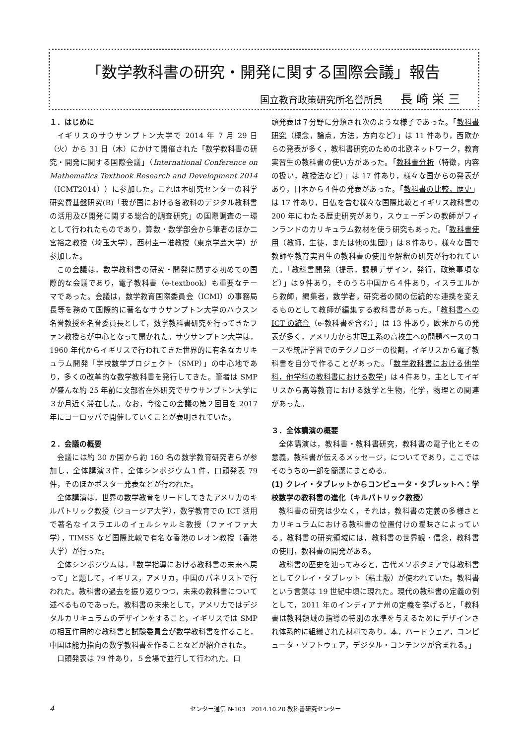「数学教科書の研究・開発に関する国際会議」報告
国立教育政策研究所名誉所員 長崎栄三
１．はじめに
イギリスのサウサンプトン大学で 2014 年 7 月 29 日（火）から 31 日（木）にかけて開催された「数学教科書の研究・開発に関する国際会議」（International Conference on Mathematics Textbook Research and Development 2014（ICMT2014））に参加した。これは本研究センターの科学研究費基盤研究(B)「我が国における各教科のデジタル教科書の活用及び開発に関する総合的調査研究」の国際調査の一環として行われたものであり，算数・数学部会から筆者のほか二宮裕之教授（埼玉大学），西村圭一准教授（東京学芸大学）が参加した。
この会議は，数学教科書の研究・開発に関する初めての国際的な会議であり，電子教科書（e-textbook）も重要なテーマであった。会議は，数学教育国際委員会（ICMI）の事務局長等を務めて国際的に著名なサウサンプトン大学のハウスン名誉教授を名誉委員長として，数学教科書研究を行ってきたファン教授らが中心となって開かれた。サウサンプトン大学は，1960 年代からイギリスで行われてきた世界的に有名なカリキュラム開発「学校数学プロジェクト（SMP）」の中心地であり，多くの改革的な数学教科書を発行してきた。筆者は SMP が盛んな約 25 年前に文部省在外研究でサウサンプトン大学に３か月近く滞在した。なお，今後この会議の第２回目を 2017 年にヨーロッパで開催していくことが表明されていた。
２．会議の概要
会議には約 30 か国から約 160 名の数学教育研究者らが参加し，全体講演３件，全体シンポジウム１件，口頭発表 79 件，そのほかポスター発表などが行われた。
全体講演は，世界の数学教育をリードしてきたアメリカのキルパトリック教授（ジョージア大学），数学教育での ICT 活用で著名なイスラエルのイェルシャルミ教授（ファイファ大学），TIMSS など国際比較で有名な香港のレオン教授（香港大学）が行った。
全体シンポジウムは，「数学指導における教科書の未来へ戻って」と題して，イギリス，アメリカ，中国のパネリストで行われた。教科書の過去を振り返りつつ，未来の教科書について述べるものであった。教科書の未来として，アメリカではデジタルカリキュラムのデザインをすること，イギリスでは SMP の相互作用的な教科書と試験委員会が数学教科書を作ること，中国は能力指向の数学教科書を作ることなどが紹介された。
口頭発表は 79 件あり，５会場で並行して行われた。口
頭発表は７分野に分類され次のような様子であった。「教科書研究（概念，論点，方法，方向など）」は 11 件あり，西欧からの発表が多く，教科書研究のための北欧ネットワーク，教育実習生の教科書の使い方があった。「教科書分析（特徴，内容の扱い，教授法など）」は 17 件あり，様々な国からの発表があり，日本から４件の発表があった。「教科書の比較，歴史」は 17 件あり，日仏を含む様々な国際比較とイギリス教科書の 200 年にわたる歴史研究があり，スウェーデンの教師がフィンランドのカリキュラム教材を使う研究もあった。「教科書使用（教師，生徒，または他の集団）」は８件あり，様々な国で教師や教育実習生の教科書の使用や解釈の研究が行われていた。「教科書開発（提示，課題デザイン，発行，政策事項など）」は９件あり，そのうち中国から４件あり，イスラエルから教師，編集者，数学者，研究者の間の伝統的な連携を変えるものとして教師が編集する教科書があった。「教科書への ICT の統合（e-教科書を含む）」は 13 件あり，欧米からの発表が多く，アメリカから非理工系の高校生への問題ベースのコースや統計学習でのテクノロジーの役割，イギリスから電子教科書を自分で作ることがあった。「数学教科書における他学科，他学科の教科書における数学」は４件あり，主としてイギリスから高等教育における数学と生物，化学，物理との関連があった。
３．全体講演の概要
全体講演は，教科書・教科書研究，教科書の電子化とその意義，教科書が伝えるメッセージ，についてであり，ここではそのうちの一部を簡潔にまとめる。
(1) クレイ・タブレットからコンピュータ・タブレットへ：学校数学の教科書の進化（キルパトリック教授）
教科書の研究は少なく，それは，教科書の定義の多様さとカリキュラムにおける教科書の位置付けの曖昧さによっている。教科書の研究領域には，教科書の世界観・信念，教科書の使用，教科書の開発がある。
教科書の歴史を辿ってみると，古代メソポタミアでは教科書としてクレイ・タブレット（粘土版）が使われていた。教科書という言葉は 19 世紀中頃に現れた。現代の教科書の定義の例として，2011 年のインディアナ州の定義を挙げると，「教科書は教科領域の指導の特別の水準を与えるためにデザインされ体系的に組織された材料であり，本，ハードウェア，コンピュータ・ソフトウェア，デジタル・コンテンツが含まれる。」
4 センター通信 №103　2014.10.20 教科書研究センター